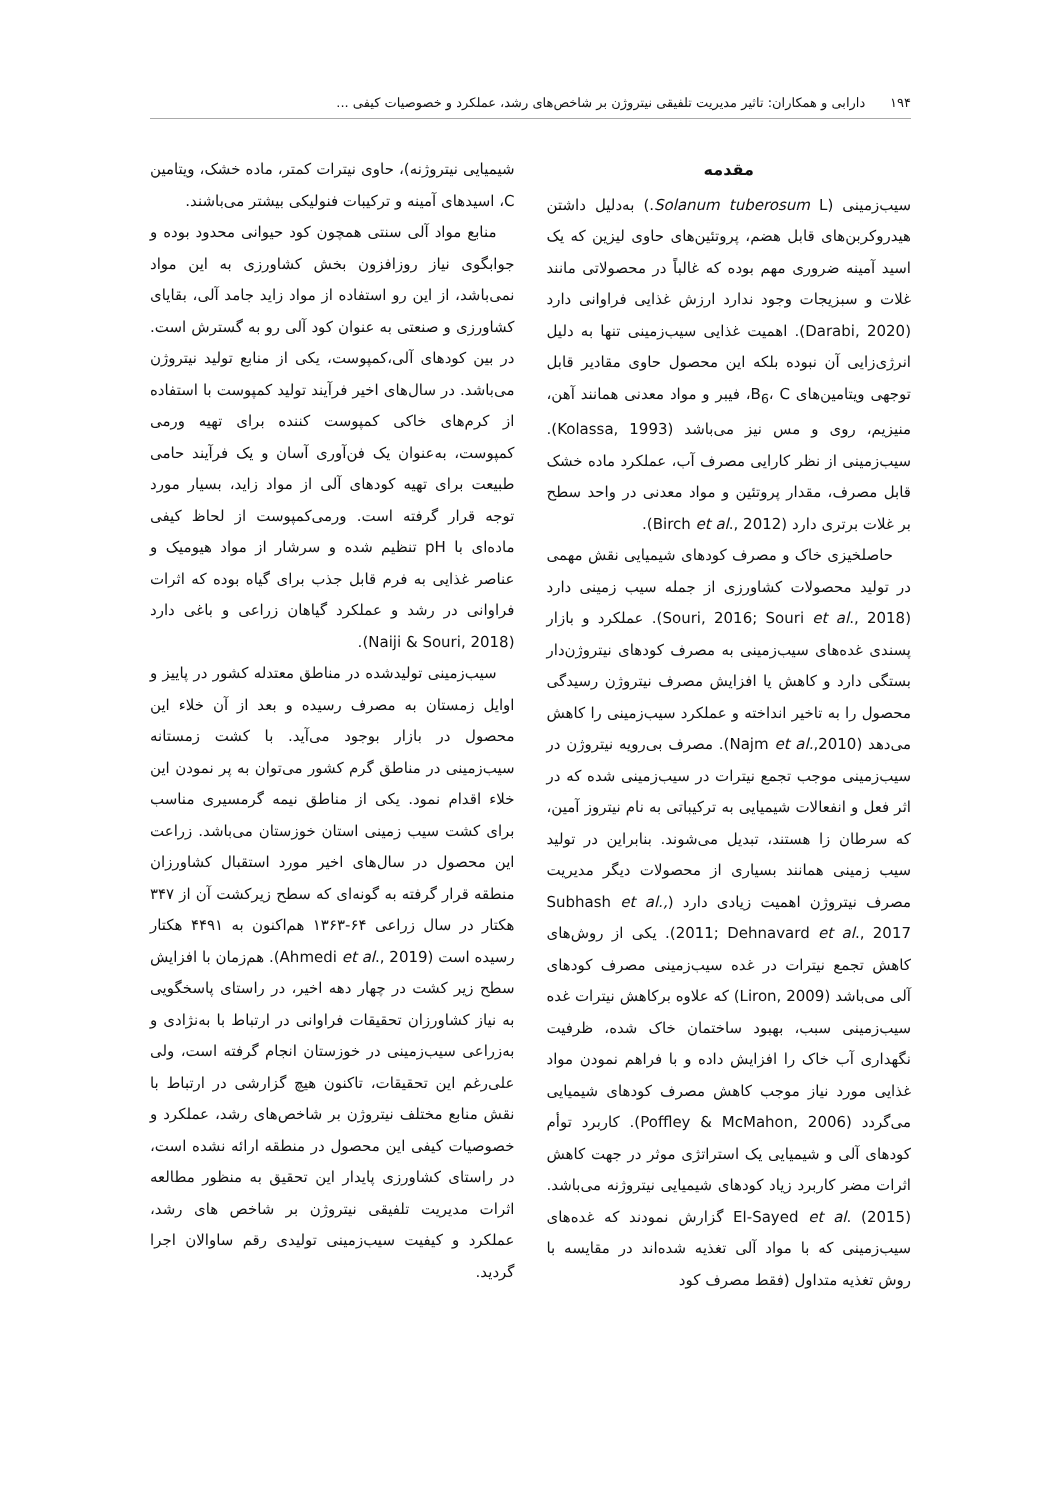۱۹۴ دارابی و همکاران: تاثیر مدیریت تلفیقی نیتروژن بر شاخص‌های رشد، عملکرد و خصوصیات کیفی ...
مقدمه
سیب‌زمینی (Solanum tuberosum L.) به‌دلیل داشتن هیدروکربن‌های قابل هضم، پروتئین‌های حاوی لیزین که یک اسید آمینه ضروری مهم بوده که غالباً در محصولاتی مانند غلات و سبزیجات وجود ندارد ارزش غذایی فراوانی دارد (Darabi, 2020). اهمیت غذایی سیب‌زمینی تنها به دلیل انرژی‌زایی آن نبوده بلکه این محصول حاوی مقادیر قابل توجهی ویتامین‌های B<sub>6</sub>، C، فیبر و مواد معدنی همانند آهن، منیزیم، روی و مس نیز می‌باشد (Kolassa, 1993). سیب‌زمینی از نظر کارایی مصرف آب، عملکرد ماده خشک قابل مصرف، مقدار پروتئین و مواد معدنی در واحد سطح بر غلات برتری دارد (Birch et al., 2012).
حاصلخیزی خاک و مصرف کودهای شیمیایی نقش مهمی در تولید محصولات کشاورزی از جمله سیب زمینی دارد (Souri, 2016; Souri et al., 2018). عملکرد و بازار پسندی غده‌های سیب‌زمینی به مصرف کودهای نیتروژن‌دار بستگی دارد و کاهش یا افزایش مصرف نیتروژن رسیدگی محصول را به تاخیر انداخته و عملکرد سیب‌زمینی را کاهش می‌دهد (Najm et al.,2010). مصرف بی‌رویه نیتروژن در سیب‌زمینی موجب تجمع نیترات در سیب‌زمینی شده که در اثر فعل و انفعالات شیمیایی به ترکیباتی به نام نیتروز آمین، که سرطان زا هستند، تبدیل می‌شوند. بنابراین در تولید سیب زمینی همانند بسیاری از محصولات دیگر مدیریت مصرف نیتروژن اهمیت زیادی دارد (Subhash et al., 2011; Dehnavard et al., 2017). یکی از روش‌های کاهش تجمع نیترات در غده سیب‌زمینی مصرف کودهای آلی می‌باشد (Liron, 2009) که علاوه برکاهش نیترات غده سیب‌زمینی سبب، بهبود ساختمان خاک شده، ظرفیت نگهداری آب خاک را افزایش داده و با فراهم نمودن مواد غذایی مورد نیاز موجب کاهش مصرف کودهای شیمیایی می‌گردد (Poffley & McMahon, 2006). کاربرد توأم کودهای آلی و شیمیایی یک استراتژی موثر در جهت کاهش اثرات مضر کاربرد زیاد کودهای شیمیایی نیتروژنه می‌باشد. El-Sayed et al. (2015) گزارش نمودند که غده‌های سیب‌زمینی که با مواد آلی تغذیه شده‌اند در مقایسه با روش تغذیه متداول (فقط مصرف کود
شیمیایی نیتروژنه)، حاوی نیترات کمتر، ماده خشک، ویتامین C، اسیدهای آمینه و ترکیبات فنولیکی بیشتر می‌باشند.
منابع مواد آلی سنتی همچون کود حیوانی محدود بوده و جوابگوی نیاز روزافزون بخش کشاورزی به این مواد نمی‌باشد، از این رو استفاده از مواد زاید جامد آلی، بقایای کشاورزی و صنعتی به عنوان کود آلی رو به گسترش است. در بین کودهای آلی،کمپوست، یکی از منابع تولید نیتروژن می‌باشد. در سال‌های اخیر فرآیند تولید کمپوست با استفاده از کرم‌های خاکی کمپوست کننده برای تهیه ورمی کمپوست، به‌عنوان یک فن‌آوری آسان و یک فرآیند حامی طبیعت برای تهیه کودهای آلی از مواد زاید، بسیار مورد توجه قرار گرفته است. ورمی‌کمپوست از لحاظ کیفی ماده‌ای با pH تنظیم شده و سرشار از مواد هیومیک و عناصر غذایی به فرم قابل جذب برای گیاه بوده که اثرات فراوانی در رشد و عملکرد گیاهان زراعی و باغی دارد (Naiji & Souri, 2018).
سیب‌زمینی تولیدشده در مناطق معتدله کشور در پاییز و اوایل زمستان به مصرف رسیده و بعد از آن خلاء این محصول در بازار بوجود می‌آید. با کشت زمستانه سیب‌زمینی در مناطق گرم کشور می‌توان به پر نمودن این خلاء اقدام نمود. یکی از مناطق نیمه گرمسیری مناسب برای کشت سیب زمینی استان خوزستان می‌باشد. زراعت این محصول در سال‌های اخیر مورد استقبال کشاورزان منطقه قرار گرفته به گونه‌ای که سطح زیرکشت آن از ۳۴۷ هکتار در سال زراعی ۶۴-۱۳۶۳ هم‌اکنون به ۴۴۹۱ هکتار رسیده است (Ahmedi et al., 2019). هم‌زمان با افزایش سطح زیر کشت در چهار دهه اخیر، در راستای پاسخگویی به نیاز کشاورزان تحقیقات فراوانی در ارتباط با به‌نژادی و به‌زراعی سیب‌زمینی در خوزستان انجام گرفته است، ولی علی‌رغم این تحقیقات، تاکنون هیچ گزارشی در ارتباط با نقش منابع مختلف نیتروژن بر شاخص‌های رشد، عملکرد و خصوصیات کیفی این محصول در منطقه ارائه نشده است، در راستای کشاورزی پایدار این تحقیق به منظور مطالعه اثرات مدیریت تلفیقی نیتروژن بر شاخص های رشد، عملکرد و کیفیت سیب‌زمینی تولیدی رقم ساوالان اجرا گردید.